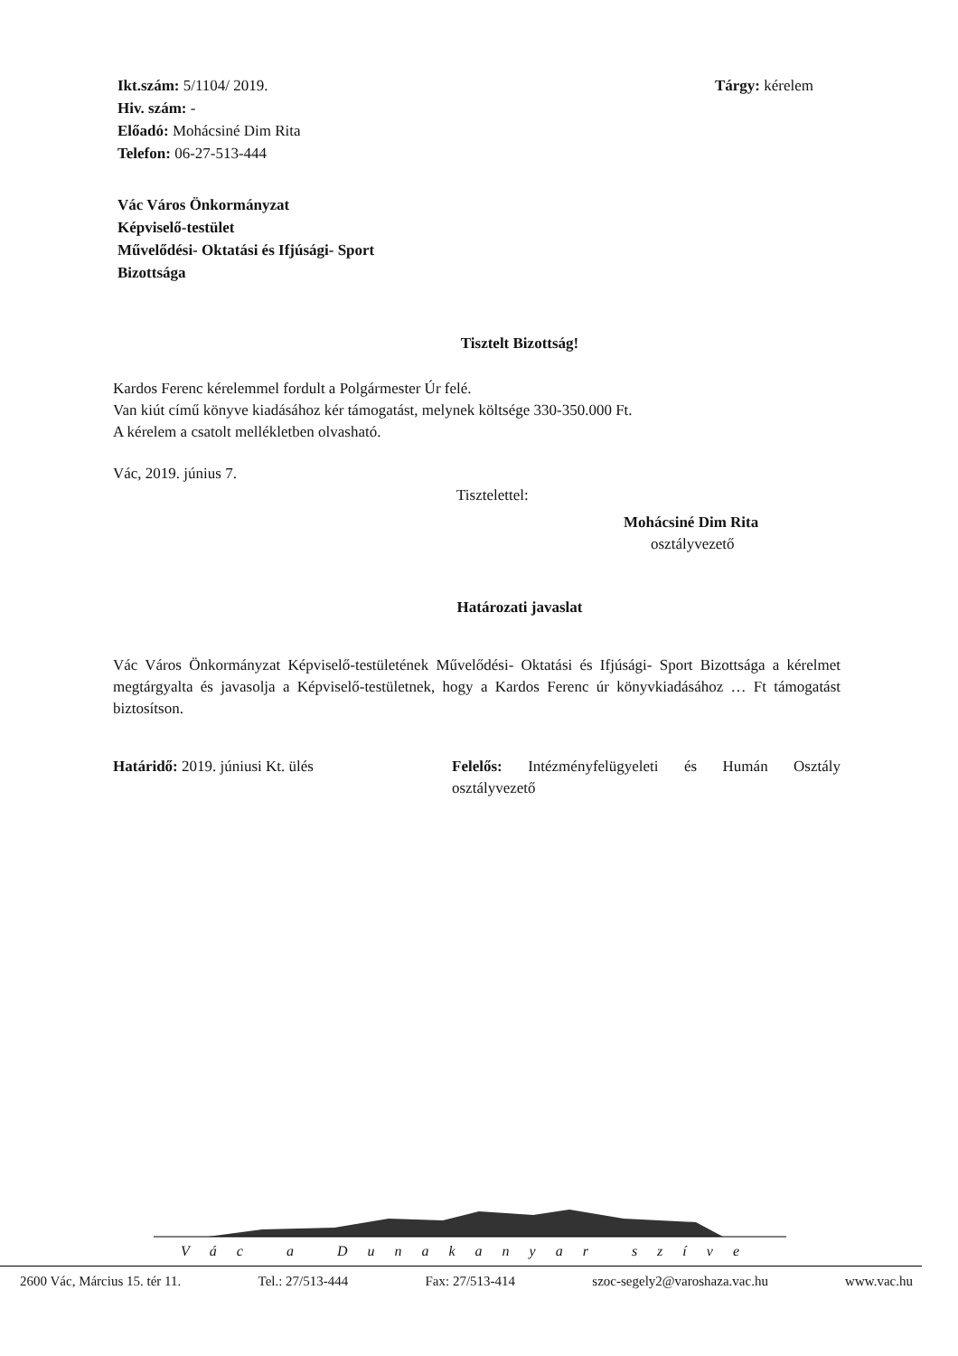Ikt.szám: 5/1104/ 2019.
Hiv. szám: -
Előadó: Mohácsiné Dim Rita
Telefon: 06-27-513-444
Tárgy: kérelem
Vác Város Önkormányzat
Képviselő-testület
Művelődési- Oktatási és Ifjúsági- Sport
Bizottsága
Tisztelt Bizottság!
Kardos Ferenc kérelemmel fordult a Polgármester Úr felé.
Van kiút című könyve kiadásához kér támogatást, melynek költsége 330-350.000 Ft.
A kérelem a csatolt mellékletben olvasható.
Vác, 2019. június 7.
Tisztelettel:
Mohácsiné Dim Rita
osztályvezető
Határozati javaslat
Vác Város Önkormányzat Képviselő-testületének Művelődési- Oktatási és Ifjúsági- Sport Bizottsága a kérelmet megtárgyalta és javasolja a Képviselő-testületnek, hogy a Kardos Ferenc úr könyvkiadásához … Ft támogatást biztosítson.
Határidő: 2019. júniusi Kt. ülés Felelős: Intézményfelügyeleti és Humán Osztály osztályvezető
Vác a Dunakanyar szíve
2600 Vác, Március 15. tér 11. Tel.: 27/513-444 Fax: 27/513-414 szoc-segely2@varoshaza.vac.hu www.vac.hu